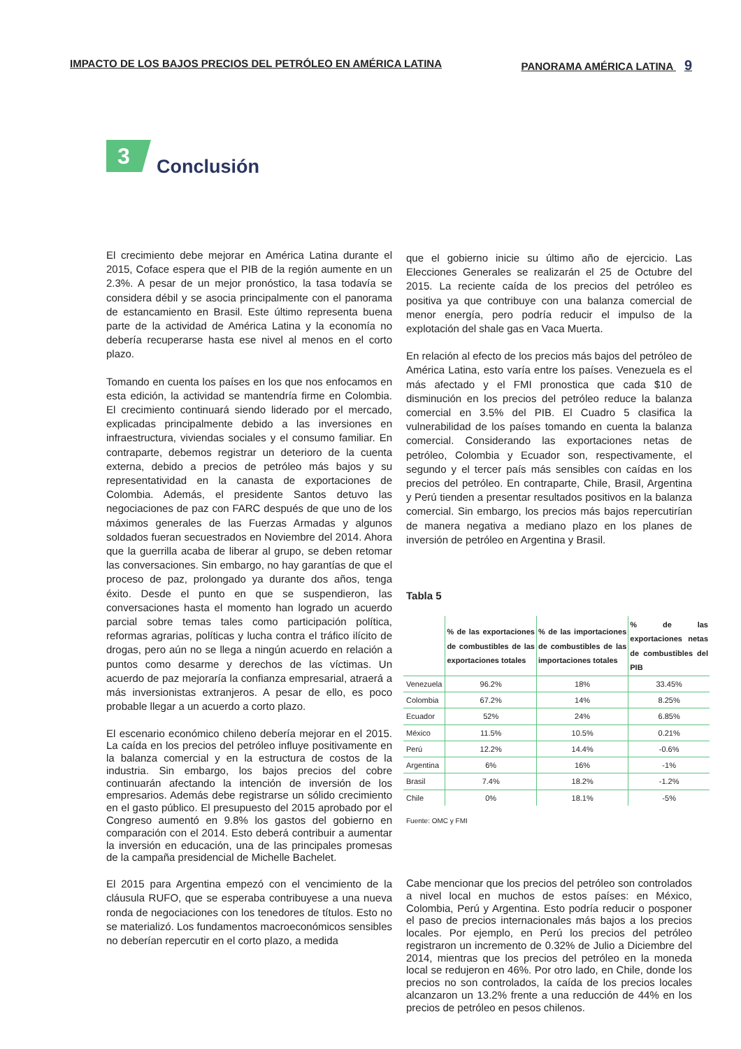IMPACTO DE LOS BAJOS PRECIOS DEL PETRÓLEO EN AMÉRICA LATINA PANORAMA AMÉRICA LATINA 9
3
Conclusión
El crecimiento debe mejorar en América Latina durante el 2015, Coface espera que el PIB de la región aumente en un 2.3%. A pesar de un mejor pronóstico, la tasa todavía se considera débil y se asocia principalmente con el panorama de estancamiento en Brasil. Este último representa buena parte de la actividad de América Latina y la economía no debería recuperarse hasta ese nivel al menos en el corto plazo.
Tomando en cuenta los países en los que nos enfocamos en esta edición, la actividad se mantendría firme en Colombia. El crecimiento continuará siendo liderado por el mercado, explicadas principalmente debido a las inversiones en infraestructura, viviendas sociales y el consumo familiar. En contraparte, debemos registrar un deterioro de la cuenta externa, debido a precios de petróleo más bajos y su representatividad en la canasta de exportaciones de Colombia. Además, el presidente Santos detuvo las negociaciones de paz con FARC después de que uno de los máximos generales de las Fuerzas Armadas y algunos soldados fueran secuestrados en Noviembre del 2014. Ahora que la guerrilla acaba de liberar al grupo, se deben retomar las conversaciones. Sin embargo, no hay garantías de que el proceso de paz, prolongado ya durante dos años, tenga éxito. Desde el punto en que se suspendieron, las conversaciones hasta el momento han logrado un acuerdo parcial sobre temas tales como participación política, reformas agrarias, políticas y lucha contra el tráfico ilícito de drogas, pero aún no se llega a ningún acuerdo en relación a puntos como desarme y derechos de las víctimas. Un acuerdo de paz mejoraría la confianza empresarial, atraerá a más inversionistas extranjeros. A pesar de ello, es poco probable llegar a un acuerdo a corto plazo.
El escenario económico chileno debería mejorar en el 2015. La caída en los precios del petróleo influye positivamente en la balanza comercial y en la estructura de costos de la industria. Sin embargo, los bajos precios del cobre continuarán afectando la intención de inversión de los empresarios. Además debe registrarse un sólido crecimiento en el gasto público. El presupuesto del 2015 aprobado por el Congreso aumentó en 9.8% los gastos del gobierno en comparación con el 2014. Esto deberá contribuir a aumentar la inversión en educación, una de las principales promesas de la campaña presidencial de Michelle Bachelet.
El 2015 para Argentina empezó con el vencimiento de la cláusula RUFO, que se esperaba contribuyese a una nueva ronda de negociaciones con los tenedores de títulos. Esto no se materializó. Los fundamentos macroeconómicos sensibles no deberían repercutir en el corto plazo, a medida
que el gobierno inicie su último año de ejercicio. Las Elecciones Generales se realizarán el 25 de Octubre del 2015. La reciente caída de los precios del petróleo es positiva ya que contribuye con una balanza comercial de menor energía, pero podría reducir el impulso de la explotación del shale gas en Vaca Muerta.
En relación al efecto de los precios más bajos del petróleo de América Latina, esto varía entre los países. Venezuela es el más afectado y el FMI pronostica que cada $10 de disminución en los precios del petróleo reduce la balanza comercial en 3.5% del PIB. El Cuadro 5 clasifica la vulnerabilidad de los países tomando en cuenta la balanza comercial. Considerando las exportaciones netas de petróleo, Colombia y Ecuador son, respectivamente, el segundo y el tercer país más sensibles con caídas en los precios del petróleo. En contraparte, Chile, Brasil, Argentina y Perú tienden a presentar resultados positivos en la balanza comercial. Sin embargo, los precios más bajos repercutirían de manera negativa a mediano plazo en los planes de inversión de petróleo en Argentina y Brasil.
Tabla 5
| | % de las exportaciones de combustibles de las exportaciones totales | % de las importaciones de combustibles de las importaciones totales | % de las exportaciones netas de combustibles del PIB |
| --- | --- | --- | --- |
| Venezuela | 96.2% | 18% | 33.45% |
| Colombia | 67.2% | 14% | 8.25% |
| Ecuador | 52% | 24% | 6.85% |
| México | 11.5% | 10.5% | 0.21% |
| Perú | 12.2% | 14.4% | -0.6% |
| Argentina | 6% | 16% | -1% |
| Brasil | 7.4% | 18.2% | -1.2% |
| Chile | 0% | 18.1% | -5% |
Fuente: OMC y FMI
Cabe mencionar que los precios del petróleo son controlados a nivel local en muchos de estos países: en México, Colombia, Perú y Argentina. Esto podría reducir o posponer el paso de precios internacionales más bajos a los precios locales. Por ejemplo, en Perú los precios del petróleo registraron un incremento de 0.32% de Julio a Diciembre del 2014, mientras que los precios del petróleo en la moneda local se redujeron en 46%. Por otro lado, en Chile, donde los precios no son controlados, la caída de los precios locales alcanzaron un 13.2% frente a una reducción de 44% en los precios de petróleo en pesos chilenos.